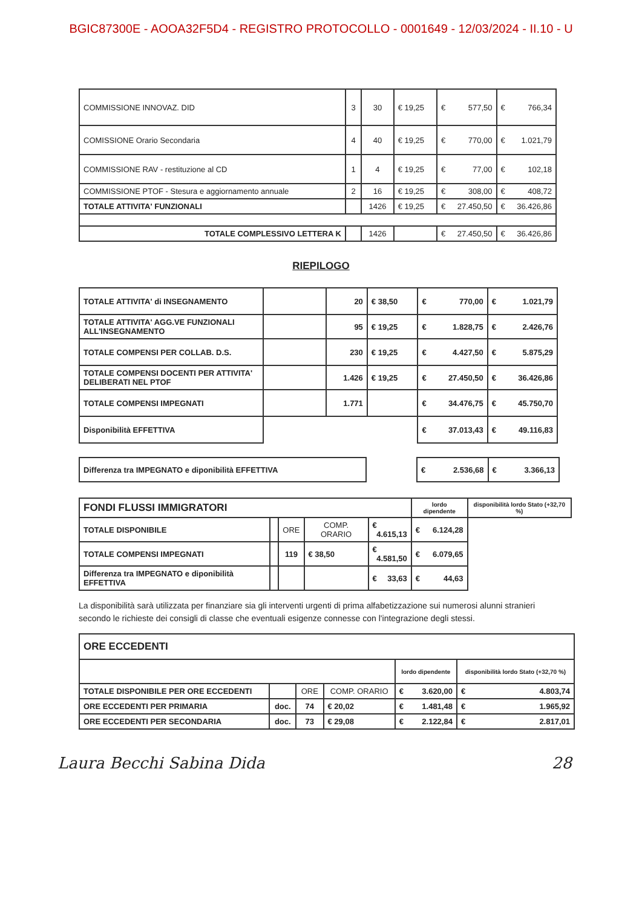BGIC87300E - AOOA32F5D4 - REGISTRO PROTOCOLLO - 0001649 - 12/03/2024 - II.10 - U
| COMMISSIONE INNOVAZ. DID | 3 | 30 | € 19,25 | € 577,50 | € 766,34 |
| COMISSIONE Orario Secondaria | 4 | 40 | € 19,25 | € 770,00 | € 1.021,79 |
| COMMISSIONE RAV - restituzione al CD | 1 | 4 | € 19,25 | € 77,00 | € 102,18 |
| COMMISSIONE PTOF - Stesura e aggiornamento annuale | 2 | 16 | € 19,25 | € 308,00 | € 408,72 |
| TOTALE ATTIVITA' FUNZIONALI | | 1426 | € 19,25 | € 27.450,50 | € 36.426,86 |
| TOTALE COMPLESSIVO LETTERA K | | 1426 | | € 27.450,50 | € 36.426,86 |
RIEPILOGO
| TOTALE ATTIVITA' di INSEGNAMENTO | | 20 | € 38,50 | € 770,00 | € 1.021,79 |
| TOTALE ATTIVITA' AGG.VE FUNZIONALI ALL'INSEGNAMENTO | | 95 | € 19,25 | € 1.828,75 | € 2.426,76 |
| TOTALE COMPENSI PER COLLAB. D.S. | | 230 | € 19,25 | € 4.427,50 | € 5.875,29 |
| TOTALE COMPENSI DOCENTI PER ATTIVITA' DELIBERATI NEL PTOF | | 1.426 | € 19,25 | € 27.450,50 | € 36.426,86 |
| TOTALE COMPENSI IMPEGNATI | | 1.771 | | € 34.476,75 | € 45.750,70 |
| Disponibilità EFFETTIVA | | | | € 37.013,43 | € 49.116,83 |
| Differenza tra IMPEGNATO e diponibilità EFFETTIVA | | € 2.536,68 | € 3.366,13 |
| FONDI FLUSSI IMMIGRATORI | | | | | lordo dipendente | disponibilità lordo Stato (+32,70 %) |
| TOTALE DISPONIBILE | | ORE | COMP. ORARIO | | € 4.615,13 | € 6.124,28 |
| TOTALE COMPENSI IMPEGNATI | | 119 | € 38,50 | | € 4.581,50 | € 6.079,65 |
| Differenza tra IMPEGNATO e diponibilità EFFETTIVA | | | | | € 33,63 | € 44,63 |
La disponibilità sarà utilizzata per finanziare sia gli interventi urgenti di prima alfabetizzazione sui numerosi alunni stranieri secondo le richieste dei consigli di classe che eventuali esigenze connesse con l'integrazione degli stessi.
| ORE ECCEDENTI | | | | | |
| | | | | lordo dipendente | disponibilità lordo Stato (+32,70 %) |
| TOTALE DISPONIBILE PER ORE ECCEDENTI | | ORE | COMP. ORARIO | € 3.620,00 | € 4.803,74 |
| ORE ECCEDENTI PER PRIMARIA | doc. | 74 | € 20,02 | € 1.481,48 | € 1.965,92 |
| ORE ECCEDENTI PER SECONDARIA | doc. | 73 | € 29,08 | € 2.122,84 | € 2.817,01 |
Laura Becchi Sabina Dida 28